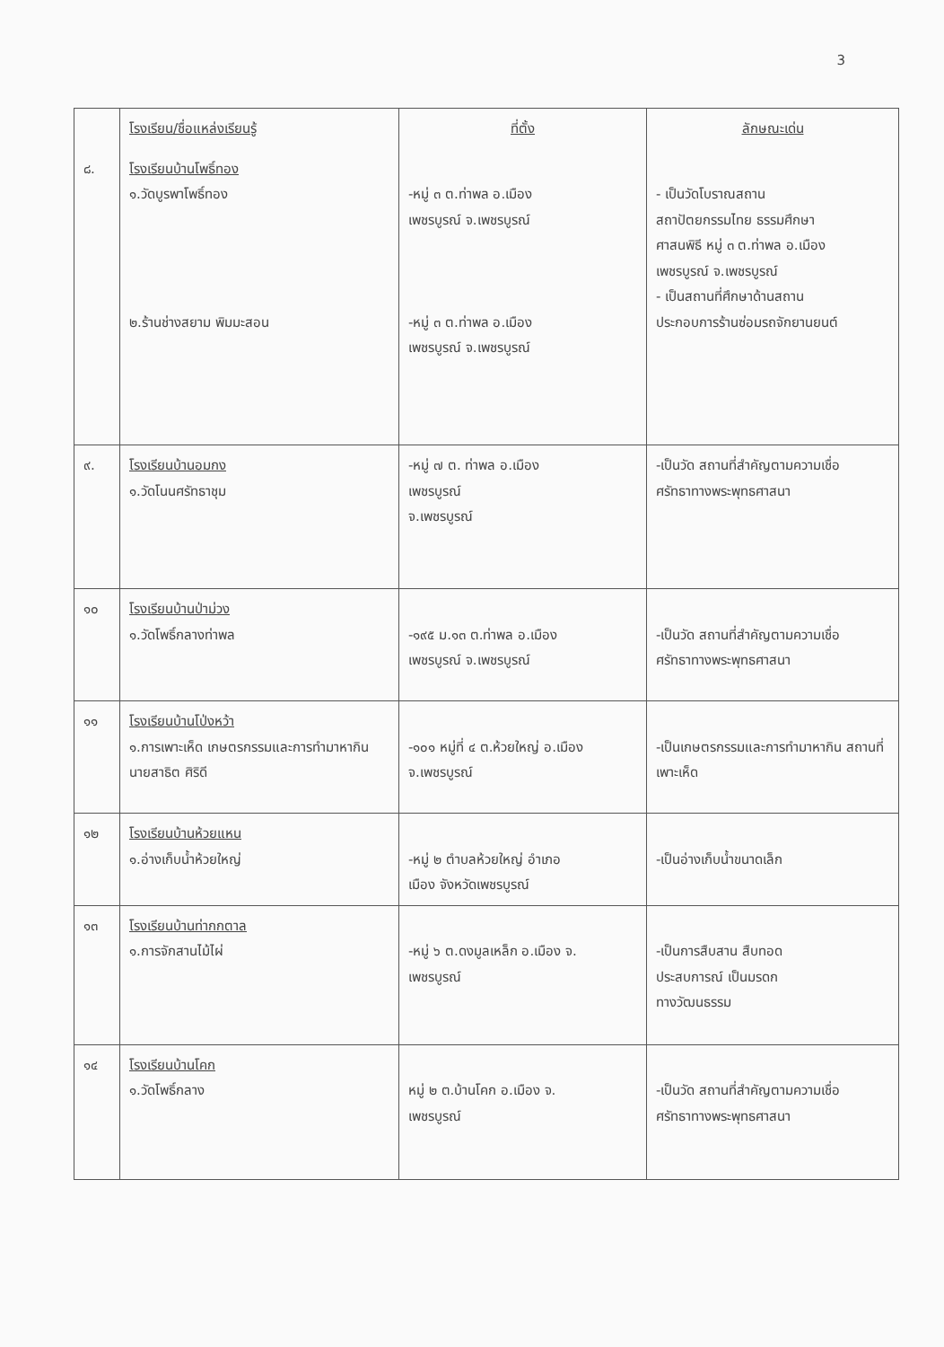3
| | โรงเรียน/ชื่อแหล่งเรียนรู้ | ที่ตั้ง | ลักษณะเด่น |
| ๘. | โรงเรียนบ้านโพธิ์ทอง ๑.วัดบูรพาโพธิ์ทอง ๒.ร้านช่างสยาม พิมมะสอน | -หมู่ ๓ ต.ท่าพล อ.เมือง เพชรบูรณ์ จ.เพชรบูรณ์ -หมู่ ๓ ต.ท่าพล อ.เมือง เพชรบูรณ์ จ.เพชรบูรณ์ | - เป็นวัดโบราณสถาน สถาปัตยกรรมไทย ธรรมศึกษา ศาสนพิธี หมู่ ๓ ต.ท่าพล อ.เมือง เพชรบูรณ์ จ.เพชรบูรณ์ - เป็นสถานที่ศึกษาด้านสถาน ประกอบการร้านซ่อมรถจักยานยนต์ |
| ๙. | โรงเรียนบ้านอมกง ๑.วัดโนนศรัทธาชุม | -หมู่ ๗ ต. ท่าพล อ.เมือง เพชรบูรณ์ จ.เพชรบูรณ์ | -เป็นวัด สถานที่สำคัญตามความเชื่อ ศรัทธาทางพระพุทธศาสนา |
| ๑๐ | โรงเรียนบ้านป่าม่วง ๑.วัดโพธิ์กลางท่าพล | -๑๙๕ ม.๑๓ ต.ท่าพล อ.เมือง เพชรบูรณ์ จ.เพชรบูรณ์ | -เป็นวัด สถานที่สำคัญตามความเชื่อ ศรัทธาทางพระพุทธศาสนา |
| ๑๑ | โรงเรียนบ้านโป่งหว้า ๑.การเพาะเห็ด เกษตรกรรมและการทำมาหากิน นายสาธิต ศิริดี | -๑๐๑ หมู่ที่ ๔ ต.ห้วยใหญ่ อ.เมือง จ.เพชรบูรณ์ | -เป็นเกษตรกรรมและการทำมาหากิน สถานที่เพาะเห็ด |
| ๑๒ | โรงเรียนบ้านห้วยแหน ๑.อ่างเก็บน้ำห้วยใหญ่ | -หมู่ ๒ ตำบลห้วยใหญ่ อำเภอ เมือง จังหวัดเพชรบูรณ์ | -เป็นอ่างเก็บน้ำขนาดเล็ก |
| ๑๓ | โรงเรียนบ้านท่ากกตาล ๑.การจักสานไม้ไผ่ | -หมู่ ๖ ต.ดงมูลเหล็ก อ.เมือง จ. เพชรบูรณ์ | -เป็นการสืบสาน สืบทอด ประสบการณ์ เป็นมรดก ทางวัฒนธรรม |
| ๑๔ | โรงเรียนบ้านโคก ๑.วัดโพธิ์กลาง | หมู่ ๒ ต.บ้านโคก อ.เมือง จ. เพชรบูรณ์ | -เป็นวัด สถานที่สำคัญตามความเชื่อ ศรัทธาทางพระพุทธศาสนา |